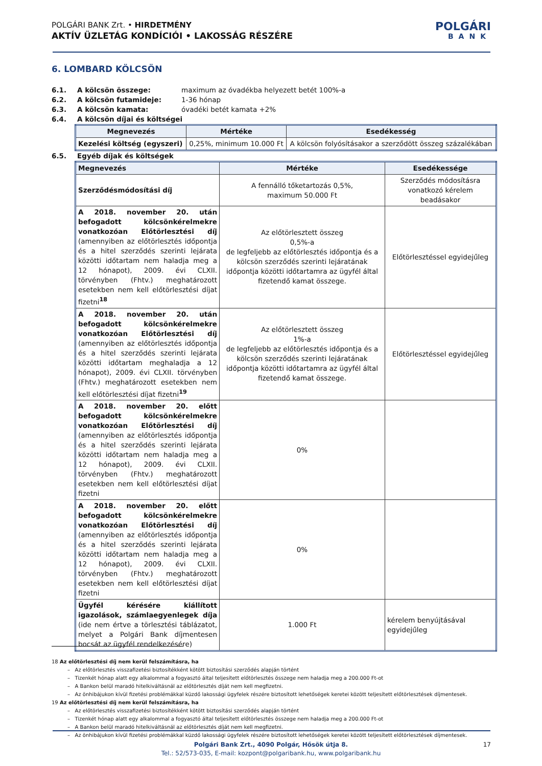POLGÁRI BANK Zrt. • HIRDETMÉNY
AKTÍV ÜZLETÁG KONDÍCIÓI • LAKOSSÁG RÉSZÉRE
POLGÁRI
BANK
6. LOMBARD KÖLCSÖN
6.1. A kölcsön összege: maximum az óvadékba helyezett betét 100%-a
6.2. A kölcsön futamideje: 1-36 hónap
6.3. A kölcsön kamata: óvadéki betét kamata +2%
6.4. A kölcsön díjai és költségei
| Megnevezés | Mértéke | Esedékesség |
| --- | --- | --- |
| Kezelési költség (egyszeri) | 0,25%, minimum 10.000 Ft | A kölcsön folyósításakor a szerződött összeg százalékában |
6.5. Egyéb díjak és költségek
| Megnevezés | Mértéke | Esedékessége |
| --- | --- | --- |
| Szerződésmódosítási díj | A fennálló tőketartozás 0,5%, maximum 50.000 Ft | Szerződés módosításra vonatkozó kérelem beadásakor |
| A 2018. november 20. után befogadott kölcsönkérelmekre vonatkozóan Előtörlesztési díj (amennyiben az előtörlesztés időpontja és a hitel szerződés szerinti lejárata közötti időtartam nem haladja meg a 12 hónapot), 2009. évi CLXII. törvényben (Fhtv.) meghatározott esetekben nem kell előtörlesztési díjat fizetni<sup>18</sup> | Az előtörlesztett összeg 0,5%-a de legfeljebb az előtörlesztés időpontja és a kölcsön szerződés szerinti lejáratának időpontja közötti időtartamra az ügyfél által fizetendő kamat összege. | Előtörlesztéssel egyidejűleg |
| A 2018. november 20. után befogadott kölcsönkérelmekre vonatkozóan Előtörlesztési díj (amennyiben az előtörlesztés időpontja és a hitel szerződés szerinti lejárata közötti időtartam meghaladja a 12 hónapot), 2009. évi CLXII. törvényben (Fhtv.) meghatározott esetekben nem kell előtörlesztési díjat fizetni<sup>19</sup> | Az előtörlesztett összeg 1%-a de legfeljebb az előtörlesztés időpontja és a kölcsön szerződés szerinti lejáratának időpontja közötti időtartamra az ügyfél által fizetendő kamat összege. | Előtörlesztéssel egyidejűleg |
| A 2018. november 20. előtt befogadott kölcsönkérelmekre vonatkozóan Előtörlesztési díj (amennyiben az előtörlesztés időpontja és a hitel szerződés szerinti lejárata közötti időtartam nem haladja meg a 12 hónapot), 2009. évi CLXII. törvényben (Fhtv.) meghatározott esetekben nem kell előtörlesztési díjat fizetni | 0% | |
| A 2018. november 20. előtt befogadott kölcsönkérelmekre vonatkozóan Előtörlesztési díj (amennyiben az előtörlesztés időpontja és a hitel szerződés szerinti lejárata közötti időtartam nem haladja meg a 12 hónapot), 2009. évi CLXII. törvényben (Fhtv.) meghatározott esetekben nem kell előtörlesztési díjat fizetni | 0% | |
| Ügyfél kérésére kiállított igazolások, számlaegyenlegek díja (ide nem értve a törlesztési táblázatot, melyet a Polgári Bank díjmentesen bocsát az ügyfél rendelkezésére) | 1.000 Ft | kérelem benyújtásával egyidejűleg |
18 Az előtörlesztési díj nem kerül felszámításra, ha
– Az előtörlesztés visszafizetési biztosítékként kötött biztosítási szerződés alapján történt
– Tizenkét hónap alatt egy alkalommal a fogyasztó által teljesített előtörlesztés összege nem haladja meg a 200.000 Ft-ot
– A Bankon belül maradó hitelkiváltásnál az előtörlesztés díját nem kell megfizetni.
– Az önhibájukon kívül fizetési problémákkal küzdő lakossági ügyfelek részére biztosított lehetőségek keretei között teljesített előtörlesztések díjmentesek.
19 Az előtörlesztési díj nem kerül felszámításra, ha
– Az előtörlesztés visszafizetési biztosítékként kötött biztosítási szerződés alapján történt
– Tizenkét hónap alatt egy alkalommal a fogyasztó által teljesített előtörlesztés összege nem haladja meg a 200.000 Ft-ot
– A Bankon belül maradó hitelkiváltásnál az előtörlesztés díját nem kell megfizetni.
– Az önhibájukon kívül fizetési problémákkal küzdő lakossági ügyfelek részére biztosított lehetőségek keretei között teljesített előtörlesztések díjmentesek.
Polgári Bank Zrt., 4090 Polgár, Hősök útja 8. 17
Tel.: 52/573-035, E-mail: kozpont@polgaribank.hu, www.polgaribank.hu